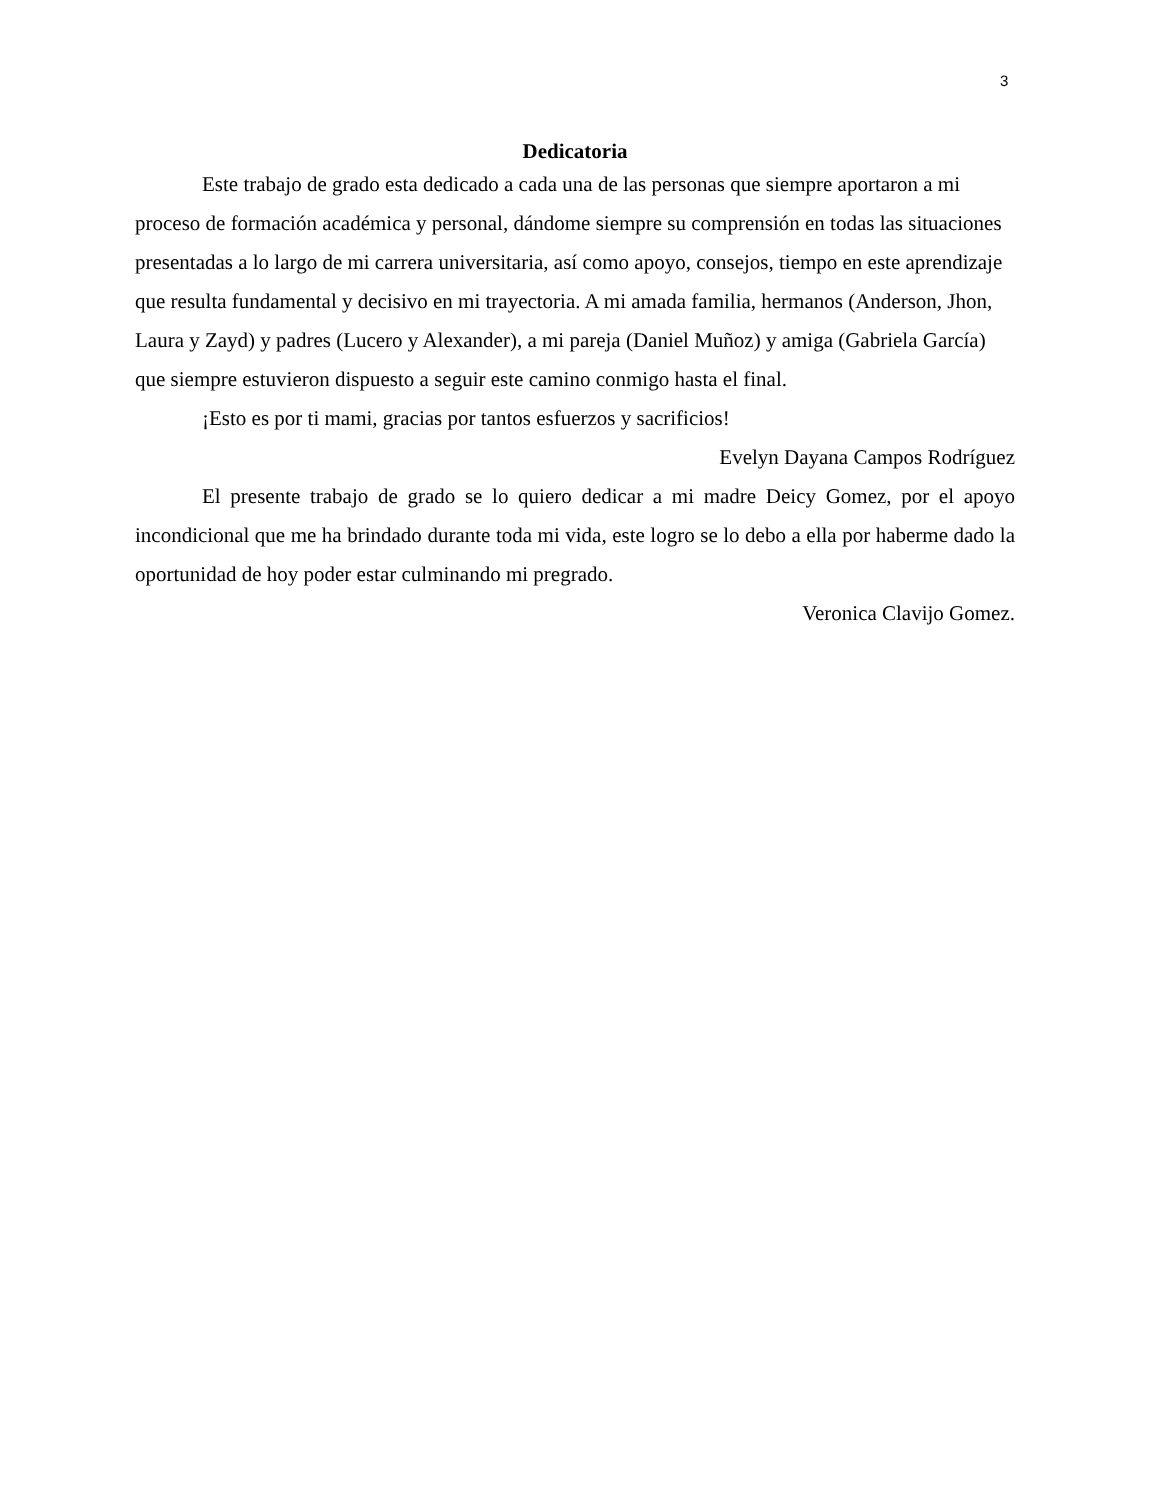3
Dedicatoria
Este trabajo de grado esta dedicado a cada una de las personas que siempre aportaron a mi proceso de formación académica y personal, dándome siempre su comprensión en todas las situaciones presentadas a lo largo de mi carrera universitaria, así como apoyo, consejos, tiempo en este aprendizaje que resulta fundamental y decisivo en mi trayectoria. A mi amada familia, hermanos (Anderson, Jhon, Laura y Zayd) y padres (Lucero y Alexander), a mi pareja (Daniel Muñoz) y amiga (Gabriela García) que siempre estuvieron dispuesto a seguir este camino conmigo hasta el final.
¡Esto es por ti mami, gracias por tantos esfuerzos y sacrificios!
Evelyn Dayana Campos Rodríguez
El presente trabajo de grado se lo quiero dedicar a mi madre Deicy Gomez, por el apoyo incondicional que me ha brindado durante toda mi vida, este logro se lo debo a ella por haberme dado la oportunidad de hoy poder estar culminando mi pregrado.
Veronica Clavijo Gomez.